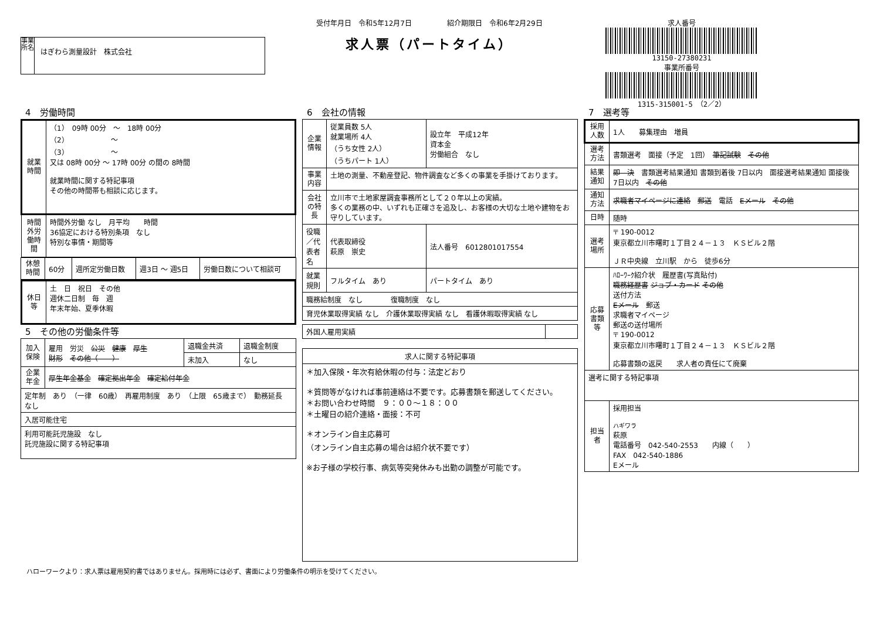事業所名
はぎわら測量設計　株式会社
受付年月日　令和5年12月7日　　　　　紹介期限日　令和6年2月29日
求人票（パートタイム）
求人番号
13150-27380231
事業所番号
1315-315001-5　（2／2）
4　労働時間
| 就業時間 | （1） 09時 00分 ～ 18時 00分 （2） ～ （3） ～ 又は 08時 00分 ～ 17時 00分 の間の 8時間 就業時間に関する特記事項 その他の時間帯も相談に応じます。 |
| 時間外労働時間 | 時間外労働 なし 月平均 時間 36協定における特別条項 なし 特別な事情・期間等 |
| 休憩時間 | 60分 | 週所定労働日数 | 週3日 ～ 週5日 | 労働日数について相談可 |
| 休日等 | 土 日 祝日 その他 週休二日制 毎 週 年末年始、夏季休暇 |
5　その他の労働条件等
| 加入保険 | 雇用 労災 公災 健康 厚生 財形 その他（ ） | 退職金共済 | 退職金制度 |
| | | 未加入 | なし |
| 企業年金 | 厚生年金基金 確定拠出年金 確定給付年金 | | |
| 定年制 あり （一律 60歳） 再雇用制度 あり （上限 65歳まで） 勤務延長 なし | | | |
| 入居可能住宅 | | | |
| 利用可能託児施設 なし 託児施設に関する特記事項 | | | |
6　会社の情報
| 企業情報 | 従業員数 5人 就業場所 4人 （うち女性 2人） （うちパート 1人） | 設立年 平成12年 資本金 労働組合 なし |
| 事業内容 | 土地の測量、不動産登記、物件調査など多くの事業を手掛けております。 | |
| 会社の特長 | 立川市で土地家屋調査事務所として２０年以上の実績。 多くの業務の中、いずれも正確さを追及し、お客様の大切な土地や建物をお守りしています。 | |
| 役職／代表者名 | 代表取締役 萩原 崇史 | 法人番号 6012801017554 |
| 就業規則 | フルタイム あり | パートタイム あり |
| 職務給制度 なし 復職制度 なし | | |
| 育児休業取得実績 なし 介護休業取得実績 なし 看護休暇取得実績 なし | | |
| 外国人雇用実績 | |
| 求人に関する特記事項 |
| --- |
| ＊加入保険・年次有給休暇の付与：法定どおり ＊質問等がなければ事前連絡は不要です。応募書類を郵送してください。 ＊お問い合わせ時間 ９：００～１８：００ ＊土曜日の紹介連絡・面接：不可 ＊オンライン自主応募可 （オンライン自主応募の場合は紹介状不要です） ※お子様の学校行事、病気等突発休みも出勤の調整が可能です。 |
7　選考等
| 採用人数 | 1人 募集理由 増員 |
| 選考方法 | 書類選考 面接（予定 1回） 筆記試験 その他 |
| 結果通知 | 即 決 書類選考結果通知 書類到着後 7日以内 面接選考結果通知 面接後 7日以内 その他 |
| 通知方法 | 求職者マイページに連絡 郵送 電話 Eメール その他 |
| 日時 | 随時 |
| 選考場所 | 〒 190-0012 東京都立川市曙町１丁目２４－１３ ＫＳビル２階 ＪＲ中央線 立川駅 から 徒歩6分 |
| 応募書類等 | ﾊﾛｰﾜｰｸ紹介状 履歴書(写真貼付) 職務経歴書 ジョブ・カード その他 送付方法 Eメール 郵送 求職者マイページ 郵送の送付場所 〒 190-0012 東京都立川市曙町１丁目２４－１３ ＫＳビル２階 応募書類の返戻 求人者の責任にて廃棄 |
| 選考に関する特記事項 | |
| 担当者 | 採用担当 ハギワラ 萩原 電話番号 042-540-2553 内線（ ） FAX 042-540-1886 Eメール |
ハローワークより：求人票は雇用契約書ではありません。採用時には必ず、書面により労働条件の明示を受けてください。